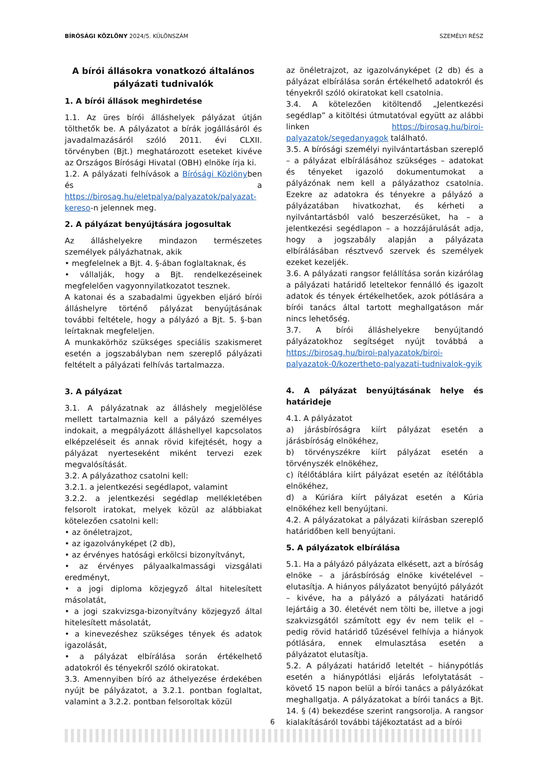BÍRÓSÁGI KÖZLÖNY 2024/5. KÜLÖNSZÁM SZEMÉLYI RÉSZ
A bírói állásokra vonatkozó általános pályázati tudnivalók
1. A bírói állások meghirdetése
1.1. Az üres bírói álláshelyek pályázat útján tölthetők be. A pályázatot a bírák jogállásáról és javadalmazásáról szóló 2011. évi CLXII. törvényben (Bjt.) meghatározott eseteket kivéve az Országos Bírósági Hivatal (OBH) elnöke írja ki.
1.2. A pályázati felhívások a Bírósági Közlönyben és a https://birosag.hu/eletpalya/palyazatok/palyazat-kereso-n jelennek meg.
2. A pályázat benyújtására jogosultak
Az álláshelyekre mindazon természetes személyek pályázhatnak, akik
• megfelelnek a Bjt. 4. §-ában foglaltaknak, és
• vállalják, hogy a Bjt. rendelkezéseinek megfelelően vagyonnyilatkozatot tesznek.
A katonai és a szabadalmi ügyekben eljáró bírói álláshelyre történő pályázat benyújtásának további feltétele, hogy a pályázó a Bjt. 5. §-ban leírtaknak megfeleljen.
A munkakörhöz szükséges speciális szakismeret esetén a jogszabályban nem szereplő pályázati feltételt a pályázati felhívás tartalmazza.
3. A pályázat
3.1. A pályázatnak az álláshely megjelölése mellett tartalmaznia kell a pályázó személyes indokait, a megpályázott álláshellyel kapcsolatos elképzeléseit és annak rövid kifejtését, hogy a pályázat nyerteseként miként tervezi ezek megvalósítását.
3.2. A pályázathoz csatolni kell:
3.2.1. a jelentkezési segédlapot, valamint
3.2.2. a jelentkezési segédlap mellékletében felsorolt iratokat, melyek közül az alábbiakat kötelezően csatolni kell:
• az önéletrajzot,
• az igazolványképet (2 db),
• az érvényes hatósági erkölcsi bizonyítványt,
• az érvényes pályaalkalmassági vizsgálati eredményt,
• a jogi diploma közjegyző által hitelesített másolatát,
• a jogi szakvizsga-bizonyítvány közjegyző által hitelesített másolatát,
• a kinevezéshez szükséges tények és adatok igazolását,
• a pályázat elbírálása során értékelhető adatokról és tényekről szóló okiratokat.
3.3. Amennyiben bíró az áthelyezése érdekében nyújt be pályázatot, a 3.2.1. pontban foglaltat, valamint a 3.2.2. pontban felsoroltak közül
az önéletrajzot, az igazolványképet (2 db) és a pályázat elbírálása során értékelhető adatokról és tényekről szóló okiratokat kell csatolnia.
3.4. A kötelezően kitöltendő „Jelentkezési segédlap” a kitöltési útmutatóval együtt az alábbi linken https://birosag.hu/biroi-palyazatok/segedanyagok található.
3.5. A bírósági személyi nyilvántartásban szereplő – a pályázat elbírálásához szükséges – adatokat és tényeket igazoló dokumentumokat a pályázónak nem kell a pályázathoz csatolnia. Ezekre az adatokra és tényekre a pályázó a pályázatában hivatkozhat, és kérheti a nyilvántartásból való beszerzésüket, ha – a jelentkezési segédlapon – a hozzájárulását adja, hogy a jogszabály alapján a pályázata elbírálásában résztvevő szervek és személyek ezeket kezeljék.
3.6. A pályázati rangsor felállítása során kizárólag a pályázati határidő leteltekor fennálló és igazolt adatok és tények értékelhetőek, azok pótlására a bírói tanács által tartott meghallgatáson már nincs lehetőség.
3.7. A bírói álláshelyekre benyújtandó pályázatokhoz segítséget nyújt továbbá a https://birosag.hu/biroi-palyazatok/biroi-palyazatok-0/kozertheto-palyazati-tudnivalok-gyik
4. A pályázat benyújtásának helye és határideje
4.1. A pályázatot
a) járásbíróságra kiírt pályázat esetén a járásbíróság elnökéhez,
b) törvényszékre kiírt pályázat esetén a törvényszék elnökéhez,
c) ítélőtáblára kiírt pályázat esetén az ítélőtábla elnökéhez,
d) a Kúriára kiírt pályázat esetén a Kúria elnökéhez kell benyújtani.
4.2. A pályázatokat a pályázati kiírásban szereplő határidőben kell benyújtani.
5. A pályázatok elbírálása
5.1. Ha a pályázó pályázata elkésett, azt a bíróság elnöke – a járásbíróság elnöke kivételével – elutasítja. A hiányos pályázatot benyújtó pályázót – kivéve, ha a pályázó a pályázati határidő lejártáig a 30. életévét nem tölti be, illetve a jogi szakvizsgától számított egy év nem telik el – pedig rövid határidő tűzésével felhívja a hiányok pótlására, ennek elmulasztása esetén a pályázatot elutasítja.
5.2. A pályázati határidő leteltét – hiánypótlás esetén a hiánypótlási eljárás lefolytatását – követő 15 napon belül a bírói tanács a pályázókat meghallgatja. A pályázatokat a bírói tanács a Bjt. 14. § (4) bekezdése szerint rangsorolja. A rangsor kialakításáról további tájékoztatást ad a bírói
6